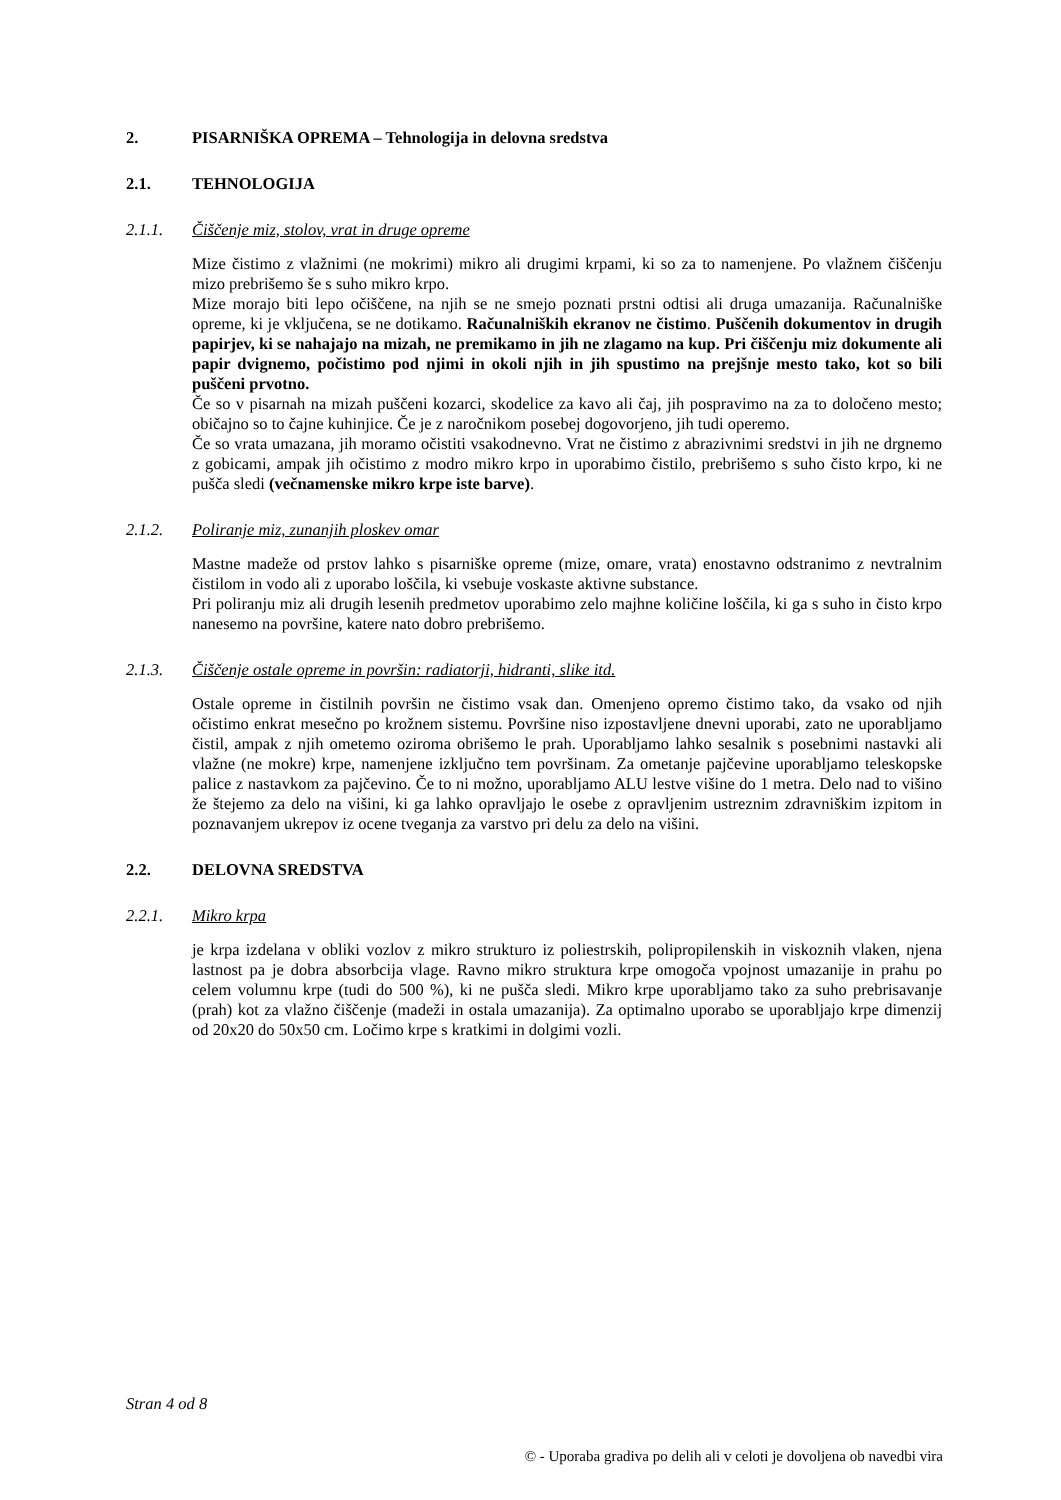2. PISARNIŠKA OPREMA – Tehnologija in delovna sredstva
2.1. TEHNOLOGIJA
2.1.1. Čiščenje miz, stolov, vrat in druge opreme
Mize čistimo z vlažnimi (ne mokrimi) mikro ali drugimi krpami, ki so za to namenjene. Po vlažnem čiščenju mizo prebrišemo še s suho mikro krpo.
Mize morajo biti lepo očiščene, na njih se ne smejo poznati prstni odtisi ali druga umazanija. Računalniške opreme, ki je vključena, se ne dotikamo. Računalniških ekranov ne čistimo. Puščenih dokumentov in drugih papirjev, ki se nahajajo na mizah, ne premikamo in jih ne zlagamo na kup. Pri čiščenju miz dokumente ali papir dvignemo, počistimo pod njimi in okoli njih in jih spustimo na prejšnje mesto tako, kot so bili puščeni prvotno.
Če so v pisarnah na mizah puščeni kozarci, skodelice za kavo ali čaj, jih pospravimo na za to določeno mesto; običajno so to čajne kuhinjice. Če je z naročnikom posebej dogovorjeno, jih tudi operemo.
Če so vrata umazana, jih moramo očistiti vsakodnevno. Vrat ne čistimo z abrazivnimi sredstvi in jih ne drgnemo z gobicami, ampak jih očistimo z modro mikro krpo in uporabimo čistilo, prebrišemo s suho čisto krpo, ki ne pušča sledi (večnamenske mikro krpe iste barve).
2.1.2. Poliranje miz, zunanjih ploskev omar
Mastne madeže od prstov lahko s pisarniške opreme (mize, omare, vrata) enostavno odstranimo z nevtralnim čistilom in vodo ali z uporabo loščila, ki vsebuje voskaste aktivne substance.
Pri poliranju miz ali drugih lesenih predmetov uporabimo zelo majhne količine loščila, ki ga s suho in čisto krpo nanesemo na površine, katere nato dobro prebrišemo.
2.1.3. Čiščenje ostale opreme in površin: radiatorji, hidranti, slike itd.
Ostale opreme in čistilnih površin ne čistimo vsak dan. Omenjeno opremo čistimo tako, da vsako od njih očistimo enkrat mesečno po krožnem sistemu. Površine niso izpostavljene dnevni uporabi, zato ne uporabljamo čistil, ampak z njih ometemo oziroma obrišemo le prah. Uporabljamo lahko sesalnik s posebnimi nastavki ali vlažne (ne mokre) krpe, namenjene izključno tem površinam. Za ometanje pajčevine uporabljamo teleskopske palice z nastavkom za pajčevino. Če to ni možno, uporabljamo ALU lestve višine do 1 metra. Delo nad to višino že štejemo za delo na višini, ki ga lahko opravljajo le osebe z opravljenim ustreznim zdravniškim izpitom in poznavanjem ukrepov iz ocene tveganja za varstvo pri delu za delo na višini.
2.2. DELOVNA SREDSTVA
2.2.1. Mikro krpa
je krpa izdelana v obliki vozlov z mikro strukturo iz poliestrskih, polipropilenskih in viskoznih vlaken, njena lastnost pa je dobra absorbcija vlage. Ravno mikro struktura krpe omogoča vpojnost umazanije in prahu po celem volumnu krpe (tudi do 500 %), ki ne pušča sledi. Mikro krpe uporabljamo tako za suho prebrisavanje (prah) kot za vlažno čiščenje (madeži in ostala umazanija). Za optimalno uporabo se uporabljajo krpe dimenzij od 20x20 do 50x50 cm. Ločimo krpe s kratkimi in dolgimi vozli.
Stran 4 od 8
© - Uporaba gradiva po delih ali v celoti je dovoljena ob navedbi vira